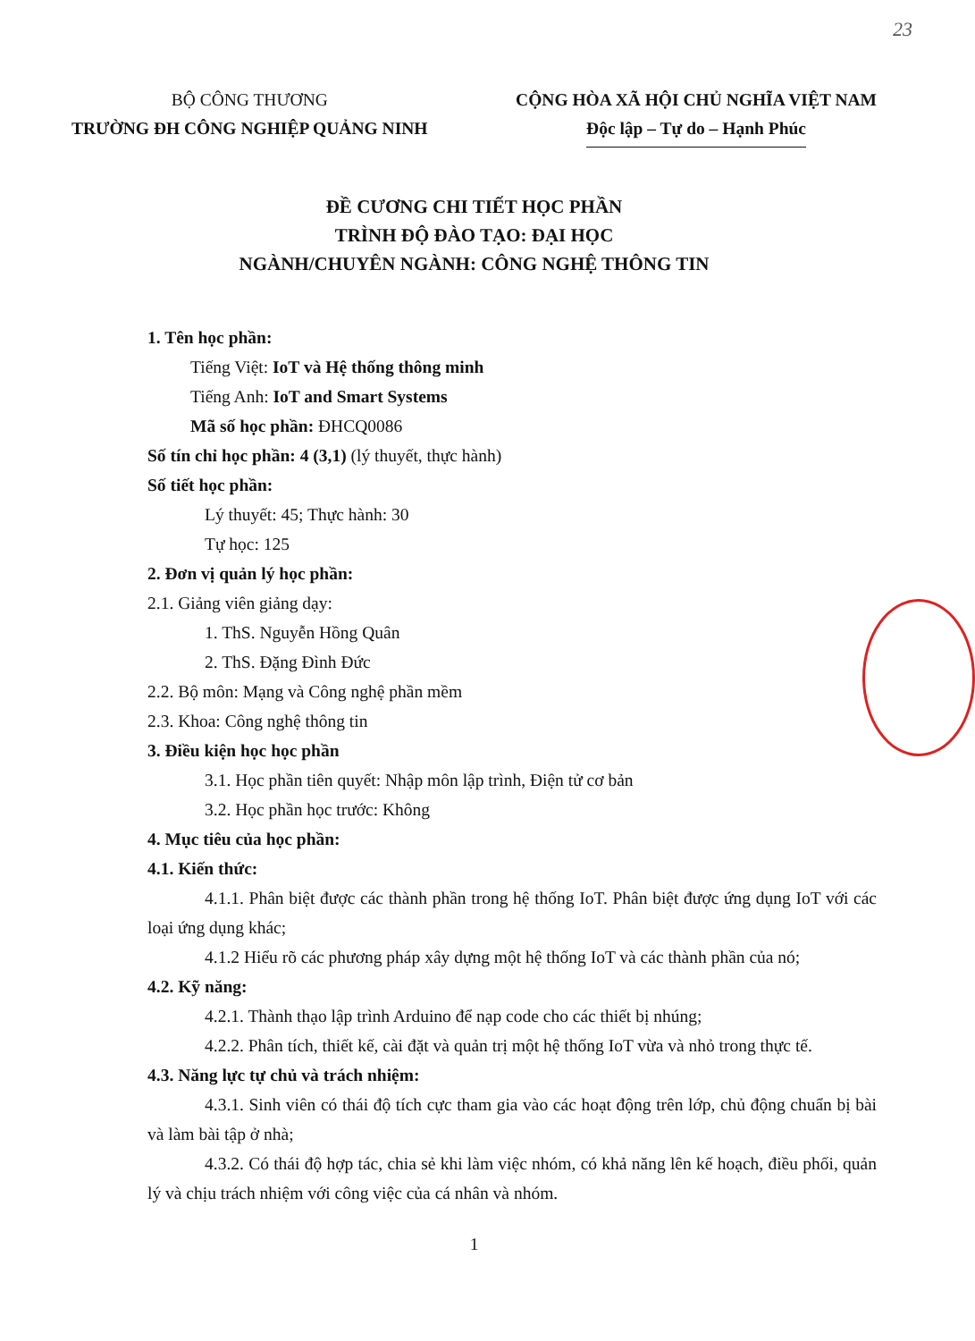23
BỘ CÔNG THƯƠNG
TRƯỜNG ĐH CÔNG NGHIỆP QUẢNG NINH
CỘNG HÒA XÃ HỘI CHỦ NGHĨA VIỆT NAM
Độc lập – Tự do – Hạnh Phúc
ĐỀ CƯƠNG CHI TIẾT HỌC PHẦN
TRÌNH ĐỘ ĐÀO TẠO: ĐẠI HỌC
NGÀNH/CHUYÊN NGÀNH: CÔNG NGHỆ THÔNG TIN
1. Tên học phần:
Tiếng Việt: IoT và Hệ thống thông minh
Tiếng Anh: IoT and Smart Systems
Mã số học phần: ĐHCQ0086
Số tín chỉ học phần: 4 (3,1) (lý thuyết, thực hành)
Số tiết học phần:
Lý thuyết: 45; Thực hành: 30
Tự học: 125
2. Đơn vị quản lý học phần:
2.1. Giảng viên giảng dạy:
1. ThS. Nguyễn Hồng Quân
2. ThS. Đặng Đình Đức
2.2. Bộ môn: Mạng và Công nghệ phần mềm
2.3. Khoa: Công nghệ thông tin
3. Điều kiện học học phần
3.1. Học phần tiên quyết: Nhập môn lập trình, Điện tử cơ bản
3.2. Học phần học trước: Không
4. Mục tiêu của học phần:
4.1. Kiến thức:
4.1.1. Phân biệt được các thành phần trong hệ thống IoT. Phân biệt được ứng dụng IoT với các loại ứng dụng khác;
4.1.2 Hiểu rõ các phương pháp xây dựng một hệ thống IoT và các thành phần của nó;
4.2. Kỹ năng:
4.2.1. Thành thạo lập trình Arduino để nạp code cho các thiết bị nhúng;
4.2.2. Phân tích, thiết kế, cài đặt và quản trị một hệ thống IoT vừa và nhỏ trong thực tế.
4.3. Năng lực tự chủ và trách nhiệm:
4.3.1. Sinh viên có thái độ tích cực tham gia vào các hoạt động trên lớp, chủ động chuẩn bị bài và làm bài tập ở nhà;
4.3.2. Có thái độ hợp tác, chia sẻ khi làm việc nhóm, có khả năng lên kế hoạch, điều phối, quản lý và chịu trách nhiệm với công việc của cá nhân và nhóm.
1